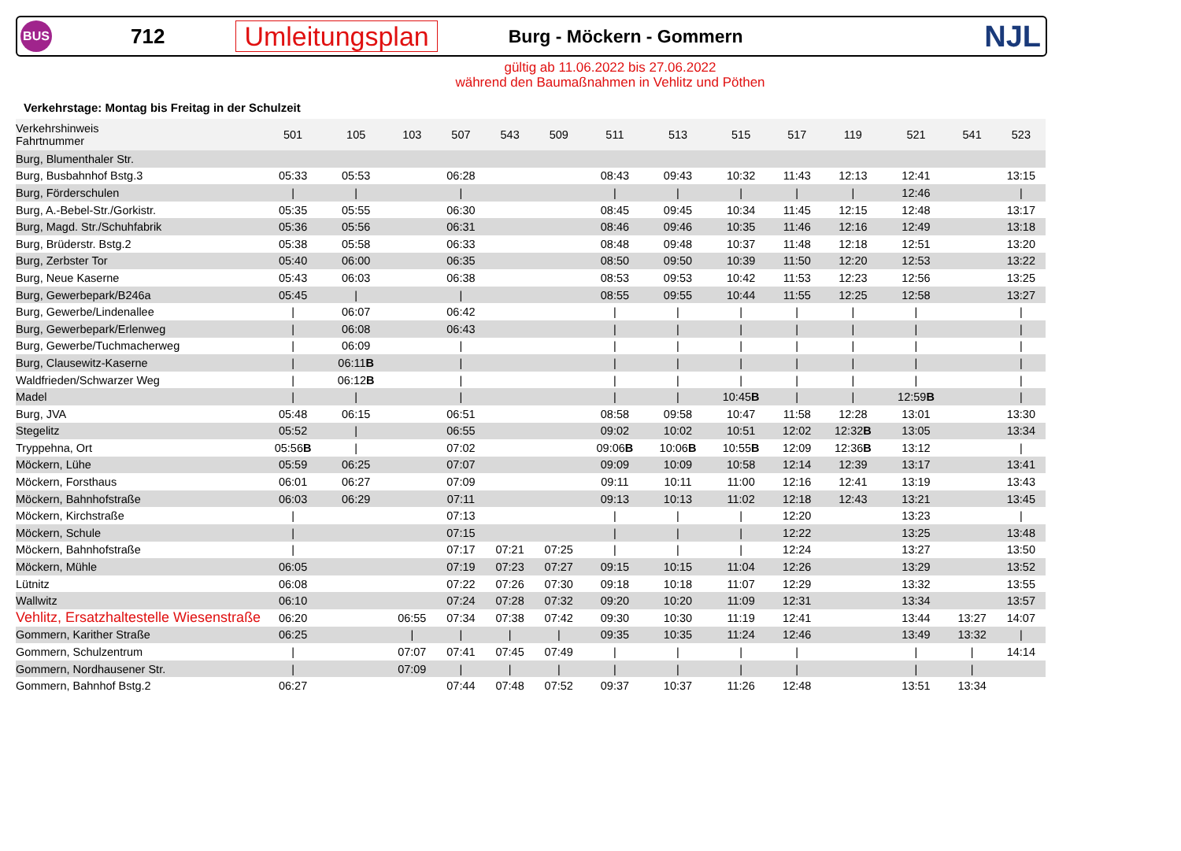BUS
712
Umleitungsplan
Burg - Möckern - Gommern
NJL
gültig ab 11.06.2022 bis 27.06.2022
während den Baumaßnahmen in Vehlitz und Pöthen
Verkehrstage: Montag bis Freitag in der Schulzeit
| Verkehrshinweis Fahrtnummer | 501 | 105 | 103 | 507 | 543 | 509 | 511 | 513 | 515 | 517 | 119 | 521 | 541 | 523 |
| --- | --- | --- | --- | --- | --- | --- | --- | --- | --- | --- | --- | --- | --- | --- |
| Burg, Blumenthaler Str. | | | | | | | | | | | | | | |
| Burg, Busbahnhof Bstg.3 | 05:33 | 05:53 | | 06:28 | | | 08:43 | 09:43 | 10:32 | 11:43 | 12:13 | 12:41 | | 13:15 |
| Burg, Förderschulen | / | / | | / | | | / | / | / | / | / | 12:46 | | / |
| Burg, A.-Bebel-Str./Gorkistr. | 05:35 | 05:55 | | 06:30 | | | 08:45 | 09:45 | 10:34 | 11:45 | 12:15 | 12:48 | | 13:17 |
| Burg, Magd. Str./Schuhfabrik | 05:36 | 05:56 | | 06:31 | | | 08:46 | 09:46 | 10:35 | 11:46 | 12:16 | 12:49 | | 13:18 |
| Burg, Brüderstr. Bstg.2 | 05:38 | 05:58 | | 06:33 | | | 08:48 | 09:48 | 10:37 | 11:48 | 12:18 | 12:51 | | 13:20 |
| Burg, Zerbster Tor | 05:40 | 06:00 | | 06:35 | | | 08:50 | 09:50 | 10:39 | 11:50 | 12:20 | 12:53 | | 13:22 |
| Burg, Neue Kaserne | 05:43 | 06:03 | | 06:38 | | | 08:53 | 09:53 | 10:42 | 11:53 | 12:23 | 12:56 | | 13:25 |
| Burg, Gewerbepark/B246a | 05:45 | / | | / | | | 08:55 | 09:55 | 10:44 | 11:55 | 12:25 | 12:58 | | 13:27 |
| Burg, Gewerbe/Lindenallee | / | 06:07 | | 06:42 | | | / | / | / | / | / | / | | / |
| Burg, Gewerbepark/Erlenweg | / | 06:08 | | 06:43 | | | / | / | / | / | / | / | | / |
| Burg, Gewerbe/Tuchmacherweg | / | 06:09 | | / | | | / | / | / | / | / | / | | / |
| Burg, Clausewitz-Kaserne | / | 06:11 B | | / | | | / | / | / | / | / | / | | / |
| Waldfrieden/Schwarzer Weg | / | 06:12 B | | / | | | / | / | / | / | / | / | | / |
| Madel | / | / | | / | | | / | / | 10:45 B | / | / | 12:59 B | | / |
| Burg, JVA | 05:48 | 06:15 | | 06:51 | | | 08:58 | 09:58 | 10:47 | 11:58 | 12:28 | 13:01 | | 13:30 |
| Stegelitz | 05:52 | / | | 06:55 | | | 09:02 | 10:02 | 10:51 | 12:02 | 12:32 B | 13:05 | | 13:34 |
| Tryppehna, Ort | 05:56 B | / | | 07:02 | | | 09:06 B | 10:06 B | 10:55 B | 12:09 | 12:36 B | 13:12 | | / |
| Möckern, Lühe | 05:59 | 06:25 | | 07:07 | | | 09:09 | 10:09 | 10:58 | 12:14 | 12:39 | 13:17 | | 13:41 |
| Möckern, Forsthaus | 06:01 | 06:27 | | 07:09 | | | 09:11 | 10:11 | 11:00 | 12:16 | 12:41 | 13:19 | | 13:43 |
| Möckern, Bahnhofstraße | 06:03 | 06:29 | | 07:11 | | | 09:13 | 10:13 | 11:02 | 12:18 | 12:43 | 13:21 | | 13:45 |
| Möckern, Kirchstraße | / | | | 07:13 | | | / | / | / | 12:20 | | 13:23 | | / |
| Möckern, Schule | / | | | 07:15 | | | / | / | / | 12:22 | | 13:25 | | 13:48 |
| Möckern, Bahnhofstraße | / | | | 07:17 | 07:21 | 07:25 | / | / | / | 12:24 | | 13:27 | | 13:50 |
| Möckern, Mühle | 06:05 | | | 07:19 | 07:23 | 07:27 | 09:15 | 10:15 | 11:04 | 12:26 | | 13:29 | | 13:52 |
| Lütnitz | 06:08 | | | 07:22 | 07:26 | 07:30 | 09:18 | 10:18 | 11:07 | 12:29 | | 13:32 | | 13:55 |
| Wallwitz | 06:10 | | | 07:24 | 07:28 | 07:32 | 09:20 | 10:20 | 11:09 | 12:31 | | 13:34 | | 13:57 |
| Vehlitz, Ersatzhaltestelle Wiesenstraße | 06:20 | | 06:55 | 07:34 | 07:38 | 07:42 | 09:30 | 10:30 | 11:19 | 12:41 | | 13:44 | 13:27 | 14:07 |
| Gommern, Karither Straße | 06:25 | | / | / | / | / | 09:35 | 10:35 | 11:24 | 12:46 | | 13:49 | 13:32 | / |
| Gommern, Schulzentrum | / | | 07:07 | 07:41 | 07:45 | 07:49 | / | / | / | / | | / | / | 14:14 |
| Gommern, Nordhausener Str. | / | | 07:09 | / | / | / | / | / | / | / | | / | / | |
| Gommern, Bahnhof Bstg.2 | 06:27 | | | 07:44 | 07:48 | 07:52 | 09:37 | 10:37 | 11:26 | 12:48 | | 13:51 | 13:34 | |